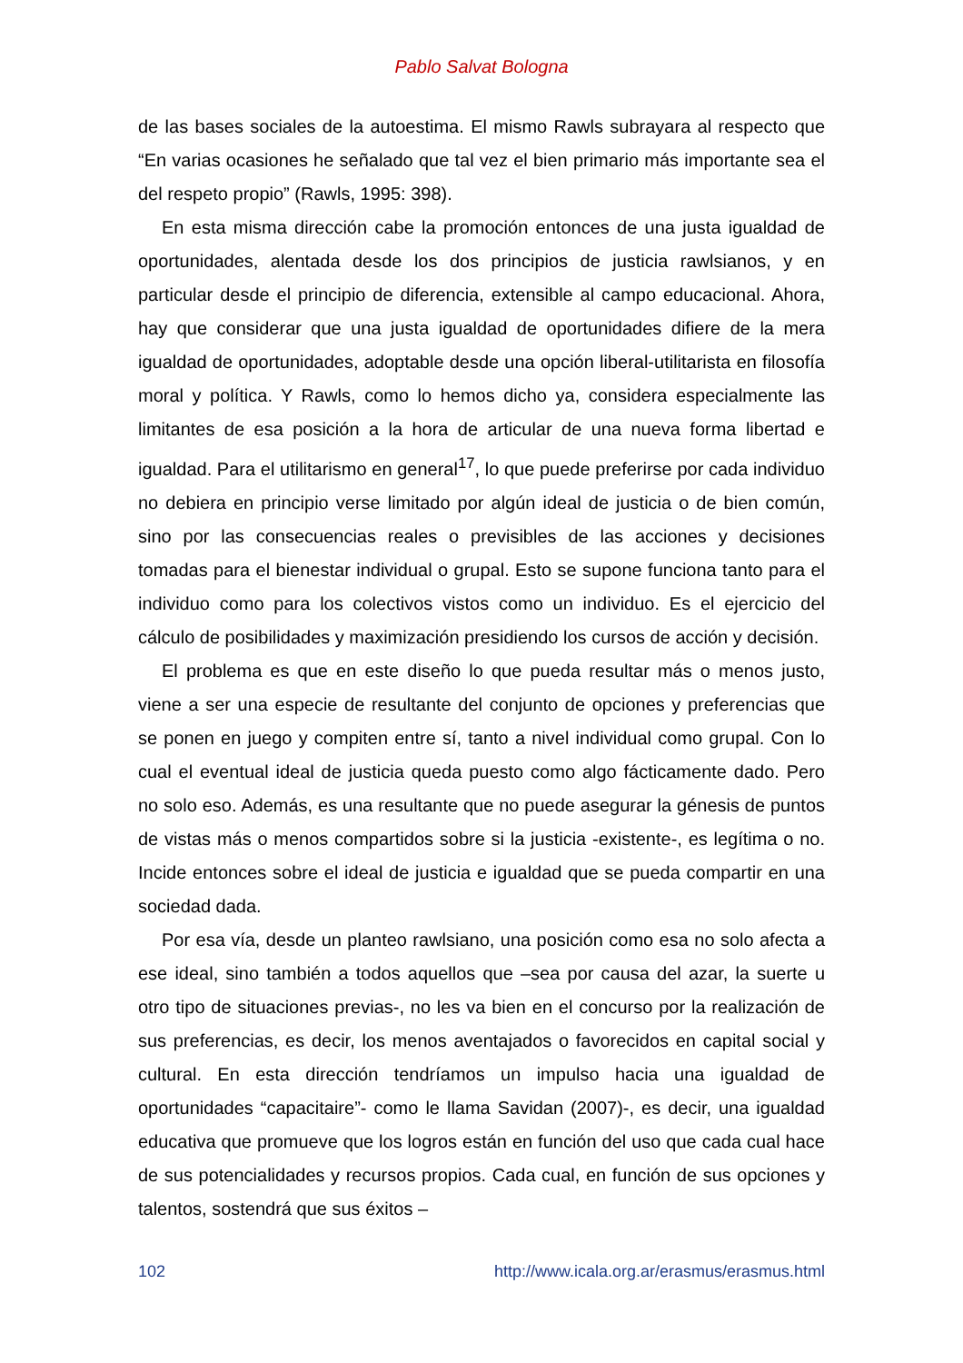Pablo Salvat Bologna
de las bases sociales de la autoestima. El mismo Rawls subrayara al respecto que “En varias ocasiones he señalado que tal vez el bien primario más importante sea el del respeto propio” (Rawls, 1995: 398).
En esta misma dirección cabe la promoción entonces de una justa igualdad de oportunidades, alentada desde los dos principios de justicia rawlsianos, y en particular desde el principio de diferencia, extensible al campo educacional. Ahora, hay que considerar que una justa igualdad de oportunidades difiere de la mera igualdad de oportunidades, adoptable desde una opción liberal-utilitarista en filosofía moral y política. Y Rawls, como lo hemos dicho ya, considera especialmente las limitantes de esa posición a la hora de articular de una nueva forma libertad e igualdad. Para el utilitarismo en general<sup>17</sup>, lo que puede preferirse por cada individuo no debiera en principio verse limitado por algún ideal de justicia o de bien común, sino por las consecuencias reales o previsibles de las acciones y decisiones tomadas para el bienestar individual o grupal. Esto se supone funciona tanto para el individuo como para los colectivos vistos como un individuo. Es el ejercicio del cálculo de posibilidades y maximización presidiendo los cursos de acción y decisión.
El problema es que en este diseño lo que pueda resultar más o menos justo, viene a ser una especie de resultante del conjunto de opciones y preferencias que se ponen en juego y compiten entre sí, tanto a nivel individual como grupal. Con lo cual el eventual ideal de justicia queda puesto como algo fácticamente dado. Pero no solo eso. Además, es una resultante que no puede asegurar la génesis de puntos de vistas más o menos compartidos sobre si la justicia -existente-, es legítima o no. Incide entonces sobre el ideal de justicia e igualdad que se pueda compartir en una sociedad dada.
Por esa vía, desde un planteo rawlsiano, una posición como esa no solo afecta a ese ideal, sino también a todos aquellos que –sea por causa del azar, la suerte u otro tipo de situaciones previas-, no les va bien en el concurso por la realización de sus preferencias, es decir, los menos aventajados o favorecidos en capital social y cultural. En esta dirección tendríamos un impulso hacia una igualdad de oportunidades “capacitaire”- como le llama Savidan (2007)-, es decir, una igualdad educativa que promueve que los logros están en función del uso que cada cual hace de sus potencialidades y recursos propios. Cada cual, en función de sus opciones y talentos, sostendrá que sus éxitos –
102 http://www.icala.org.ar/erasmus/erasmus.html